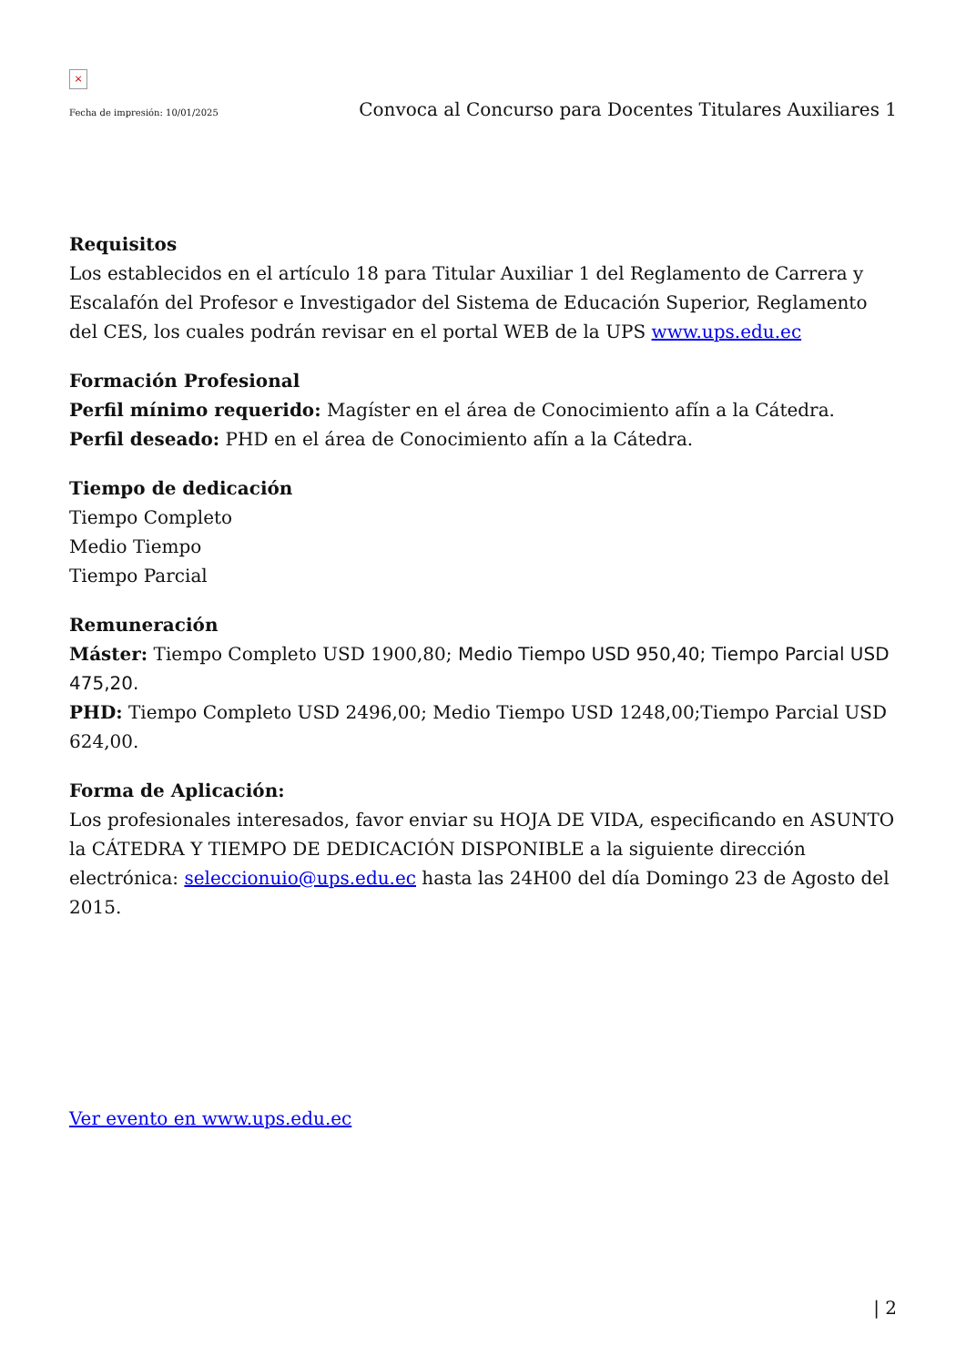×
Fecha de impresión: 10/01/2025 Convoca al Concurso para Docentes Titulares Auxiliares 1
Requisitos
Los establecidos en el artículo 18 para Titular Auxiliar 1 del Reglamento de Carrera y Escalafón del Profesor e Investigador del Sistema de Educación Superior, Reglamento del CES, los cuales podrán revisar en el portal WEB de la UPS www.ups.edu.ec
Formación Profesional
Perfil mínimo requerido: Magíster en el área de Conocimiento afín a la Cátedra.
Perfil deseado: PHD en el área de Conocimiento afín a la Cátedra.
Tiempo de dedicación
Tiempo Completo
Medio Tiempo
Tiempo Parcial
Remuneración
Máster: Tiempo Completo USD 1900,80; Medio Tiempo USD 950,40; Tiempo Parcial USD 475,20.
PHD: Tiempo Completo USD 2496,00; Medio Tiempo USD 1248,00;Tiempo Parcial USD 624,00.
Forma de Aplicación:
Los profesionales interesados, favor enviar su HOJA DE VIDA, especificando en ASUNTO la CÁTEDRA Y TIEMPO DE DEDICACIÓN DISPONIBLE a la siguiente dirección electrónica: seleccionuio@ups.edu.ec hasta las 24H00 del día Domingo 23 de Agosto del 2015.
Ver evento en www.ups.edu.ec
| 2